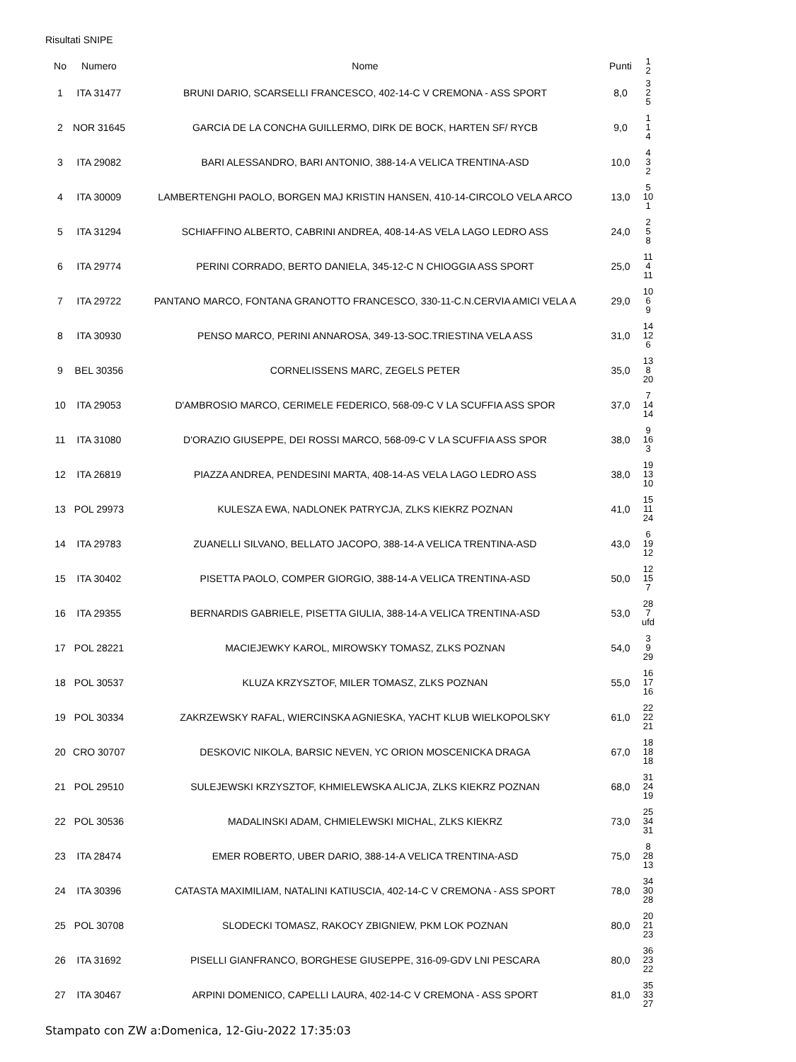Risultati SNIPE
| No | Numero | Nome | Punti | 1 2 |
| --- | --- | --- | --- | --- |
| 1 | ITA 31477 | BRUNI DARIO, SCARSELLI FRANCESCO, 402-14-C V CREMONA - ASS SPORT | 8,0 | 3 2 5 |
| 2 | NOR 31645 | GARCIA DE LA CONCHA GUILLERMO, DIRK DE BOCK, HARTEN SF/ RYCB | 9,0 | 1 1 4 |
| 3 | ITA 29082 | BARI ALESSANDRO, BARI ANTONIO, 388-14-A VELICA TRENTINA-ASD | 10,0 | 4 3 2 |
| 4 | ITA 30009 | LAMBERTENGHI PAOLO, BORGEN MAJ KRISTIN HANSEN, 410-14-CIRCOLO VELA ARCO | 13,0 | 5 10 1 |
| 5 | ITA 31294 | SCHIAFFINO ALBERTO, CABRINI ANDREA, 408-14-AS VELA LAGO LEDRO ASS | 24,0 | 2 5 8 |
| 6 | ITA 29774 | PERINI CORRADO, BERTO DANIELA, 345-12-C N CHIOGGIA ASS SPORT | 25,0 | 11 4 11 |
| 7 | ITA 29722 | PANTANO MARCO, FONTANA GRANOTTO FRANCESCO, 330-11-C.N.CERVIA AMICI VELA A | 29,0 | 10 6 9 |
| 8 | ITA 30930 | PENSO MARCO, PERINI ANNAROSA, 349-13-SOC.TRIESTINA VELA ASS | 31,0 | 14 12 6 |
| 9 | BEL 30356 | CORNELISSENS MARC, ZEGELS PETER | 35,0 | 13 8 20 |
| 10 | ITA 29053 | D'AMBROSIO MARCO, CERIMELE FEDERICO, 568-09-C V LA SCUFFIA ASS SPOR | 37,0 | 7 14 14 |
| 11 | ITA 31080 | D'ORAZIO GIUSEPPE, DEI ROSSI MARCO, 568-09-C V LA SCUFFIA ASS SPOR | 38,0 | 9 16 3 |
| 12 | ITA 26819 | PIAZZA ANDREA, PENDESINI MARTA, 408-14-AS VELA LAGO LEDRO ASS | 38,0 | 19 13 10 |
| 13 | POL 29973 | KULESZA EWA, NADLONEK PATRYCJA, ZLKS KIEKRZ POZNAN | 41,0 | 15 11 24 |
| 14 | ITA 29783 | ZUANELLI SILVANO, BELLATO JACOPO, 388-14-A VELICA TRENTINA-ASD | 43,0 | 6 19 12 |
| 15 | ITA 30402 | PISETTA PAOLO, COMPER GIORGIO, 388-14-A VELICA TRENTINA-ASD | 50,0 | 12 15 7 |
| 16 | ITA 29355 | BERNARDIS GABRIELE, PISETTA GIULIA, 388-14-A VELICA TRENTINA-ASD | 53,0 | 28 7 ufd |
| 17 | POL 28221 | MACIEJEWKY KAROL, MIROWSKY TOMASZ, ZLKS POZNAN | 54,0 | 3 9 29 |
| 18 | POL 30537 | KLUZA KRZYSZTOF, MILER TOMASZ, ZLKS POZNAN | 55,0 | 16 17 16 |
| 19 | POL 30334 | ZAKRZEWSKY RAFAL, WIERCINSKA AGNIESKA, YACHT KLUB WIELKOPOLSKY | 61,0 | 22 22 21 |
| 20 | CRO 30707 | DESKOVIC NIKOLA, BARSIC NEVEN, YC ORION MOSCENICKA DRAGA | 67,0 | 18 18 18 |
| 21 | POL 29510 | SULEJEWSKI KRZYSZTOF, KHMIELEWSKA ALICJA, ZLKS KIEKRZ POZNAN | 68,0 | 31 24 19 |
| 22 | POL 30536 | MADALINSKI ADAM, CHMIELEWSKI MICHAL, ZLKS KIEKRZ | 73,0 | 25 34 31 |
| 23 | ITA 28474 | EMER ROBERTO, UBER DARIO, 388-14-A VELICA TRENTINA-ASD | 75,0 | 8 28 13 |
| 24 | ITA 30396 | CATASTA MAXIMILIAM, NATALINI KATIUSCIA, 402-14-C V CREMONA - ASS SPORT | 78,0 | 34 30 28 |
| 25 | POL 30708 | SLODECKI TOMASZ, RAKOCY ZBIGNIEW, PKM LOK POZNAN | 80,0 | 20 21 23 |
| 26 | ITA 31692 | PISELLI GIANFRANCO, BORGHESE GIUSEPPE, 316-09-GDV LNI PESCARA | 80,0 | 36 23 22 |
| 27 | ITA 30467 | ARPINI DOMENICO, CAPELLI LAURA, 402-14-C V CREMONA - ASS SPORT | 81,0 | 35 33 27 |
Stampato con ZW a:Domenica, 12-Giu-2022 17:35:03